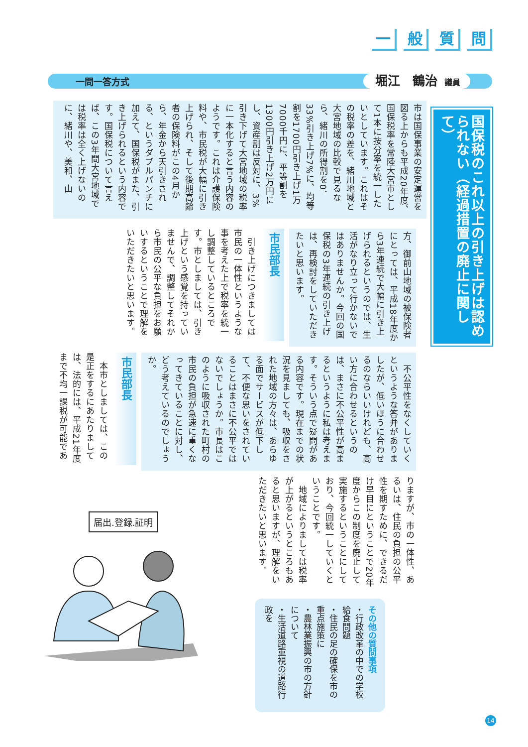一般質問
一問一答方式
堀江　鶴治 議員
国保税のこれ以上の引き上げは認められない（経過措置の廃止に関して）
市は国保事業の安定運営を図る上からも平成20年度、国保税率を常陸大宮市として1本に按分率を統一したいとしています。これはその税率の差を、緒川地域と大宮地域の比較で見るなら、緒川の所得割を0．33%引き上げ7%に、均等割を1700円引き上げ1万7000千円に、平等割を1300円引き上げ2万円にし、資産割は反対に、3%引き下げて大宮地域の税率に一本化すると言う内容のようです。これは介護保険料や、市民税が大幅に引き上げられ、そして後期高齢者の保険料がこの4月から、年金から天引きされる、というダブルパンチに加えて、国保税がまた、引き上げられるという内容です。国保税について言えば、この3年間大宮地域では税率は全く上げないのに、緒川や、美和、山
方、御前山地域の被保険者にとっては、平成18年度から3年連続で大幅に引き上げられるというのでは、生活がなり立って行かないではありませんか。今回の国保税の3年連続の引き上げは、再検討をしていただきたいと思います。
市民部長
　引き上げにつきましては市民の一体性というような事を考えた上で税率を統一し調整しているところです。市としましては、引き上げという感覚を持っていませんで、調整してそれから市民の公平な負担をお願いするということで理解をいただきたいと思います。
　不公平性をなくしていくというような答弁がありましたが、低いほうに合わせるのならいいけれども、高い方に合わせるというのは、まさに不公平性が高まるというように私は考えます。そういう点で疑問がある内容です。現在までの状況を見ましても、吸収をされた地域の方々は、あらゆる面でサービスが低下して、不便な思いをされていることはまさに不公平ではないでしょうか。市長はこのように吸収された町村の市民の負担が急速に重くなってきていることに対し、どう考えているのでしょうか。
市民部長
　本市としましては、この是正をするにあたりましては、法的には、平成21年度まで不均一課税が可能であ
りますが、市の一体性、あるいは、住民の負担の公平性を期すために、できるだけ早目にということで20年度からこの制度を廃止して実施するということにしており、今回統一していくということです。
　地域によりましては税率が上がるというところもあると思いますが、理解をいただきたいと思います。
その他の質問事項
・行政改革の中での学校給食問題
・住民の足の確保を市の重点施策に
・農林業振興の市の方針について
・生活道路重視の道路行政を
届出.登録.証明
14